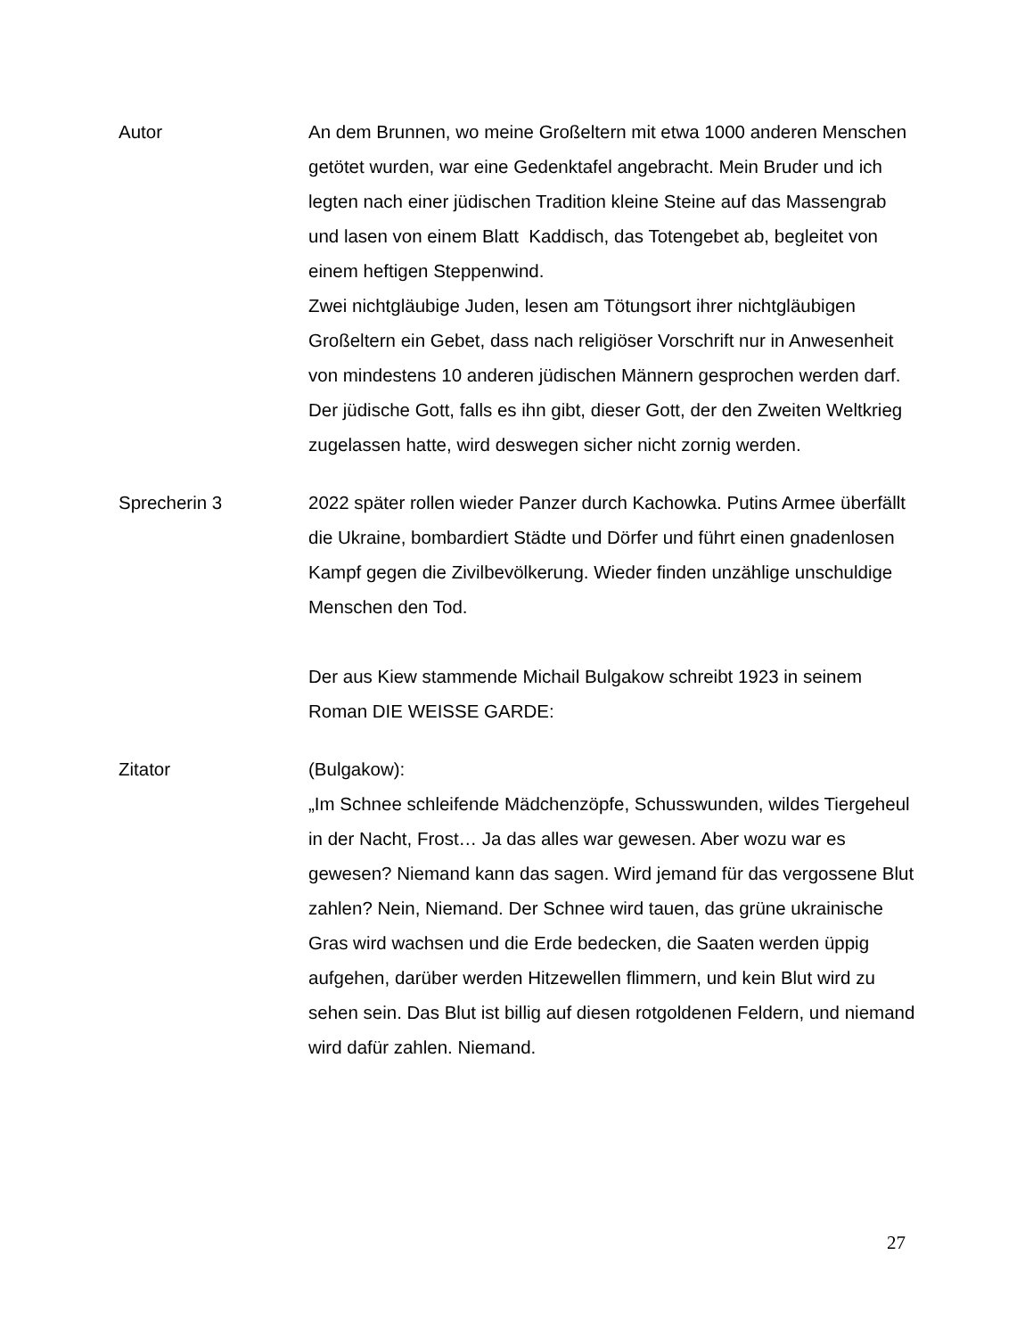Autor An dem Brunnen, wo meine Großeltern mit etwa 1000 anderen Menschen getötet wurden, war eine Gedenktafel angebracht. Mein Bruder und ich legten nach einer jüdischen Tradition kleine Steine auf das Massengrab und lasen von einem Blatt Kaddisch, das Totengebet ab, begleitet von einem heftigen Steppenwind.
Zwei nichtgläubige Juden, lesen am Tötungsort ihrer nichtgläubigen Großeltern ein Gebet, dass nach religiöser Vorschrift nur in Anwesenheit von mindestens 10 anderen jüdischen Männern gesprochen werden darf. Der jüdische Gott, falls es ihn gibt, dieser Gott, der den Zweiten Weltkrieg zugelassen hatte, wird deswegen sicher nicht zornig werden.
Sprecherin 3 2022 später rollen wieder Panzer durch Kachowka. Putins Armee überfällt die Ukraine, bombardiert Städte und Dörfer und führt einen gnadenlosen Kampf gegen die Zivilbevölkerung. Wieder finden unzählige unschuldige Menschen den Tod.
Der aus Kiew stammende Michail Bulgakow schreibt 1923 in seinem Roman DIE WEISSE GARDE:
Zitator (Bulgakow):
„Im Schnee schleifende Mädchenzöpfe, Schusswunden, wildes Tiergeheul in der Nacht, Frost… Ja das alles war gewesen. Aber wozu war es gewesen? Niemand kann das sagen. Wird jemand für das vergossene Blut zahlen? Nein, Niemand. Der Schnee wird tauen, das grüne ukrainische Gras wird wachsen und die Erde bedecken, die Saaten werden üppig aufgehen, darüber werden Hitzewellen flimmern, und kein Blut wird zu sehen sein. Das Blut ist billig auf diesen rotgoldenen Feldern, und niemand wird dafür zahlen. Niemand.
27